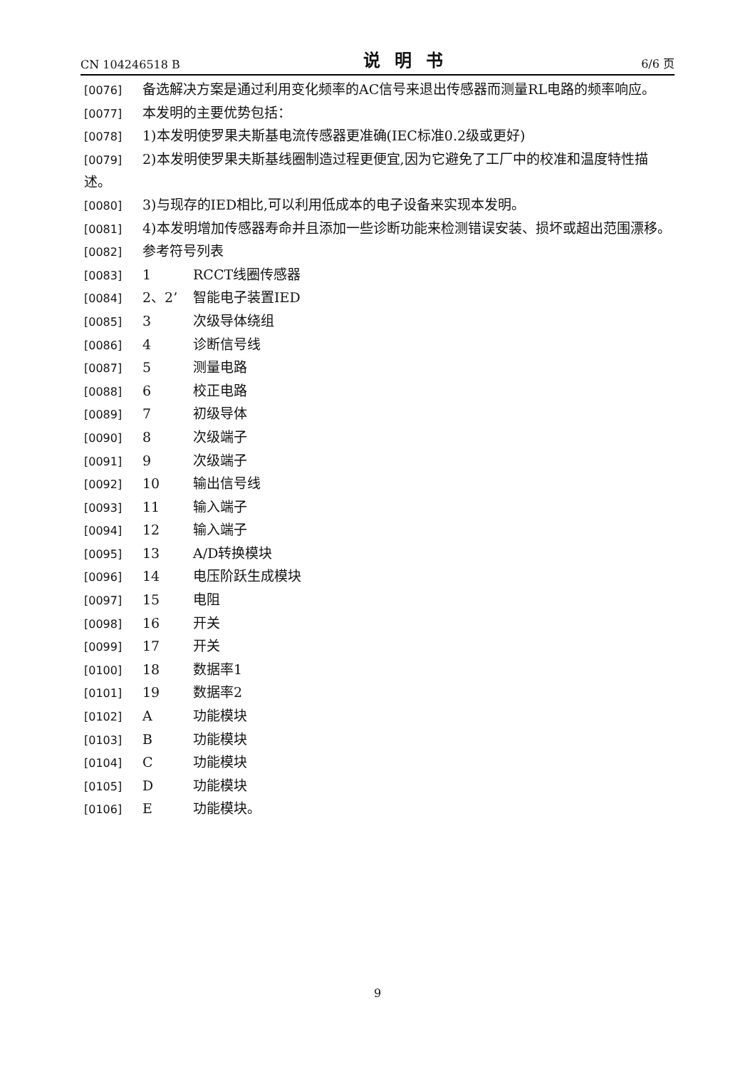CN 104246518 B 说明书 6/6 页
[0076] 备选解决方案是通过利用变化频率的AC信号来退出传感器而测量RL电路的频率响应。
[0077] 本发明的主要优势包括：
[0078] 1)本发明使罗果夫斯基电流传感器更准确(IEC标准0.2级或更好)
[0079] 2)本发明使罗果夫斯基线圈制造过程更便宜,因为它避免了工厂中的校准和温度特性描述。
[0080] 3)与现存的IED相比,可以利用低成本的电子设备来实现本发明。
[0081] 4)本发明增加传感器寿命并且添加一些诊断功能来检测错误安装、损坏或超出范围漂移。
[0082] 参考符号列表
[0083] 1 RCCT线圈传感器
[0084] 2、2’ 智能电子装置IED
[0085] 3 次级导体绕组
[0086] 4 诊断信号线
[0087] 5 测量电路
[0088] 6 校正电路
[0089] 7 初级导体
[0090] 8 次级端子
[0091] 9 次级端子
[0092] 10 输出信号线
[0093] 11 输入端子
[0094] 12 输入端子
[0095] 13 A/D转换模块
[0096] 14 电压阶跃生成模块
[0097] 15 电阻
[0098] 16 开关
[0099] 17 开关
[0100] 18 数据率1
[0101] 19 数据率2
[0102] A 功能模块
[0103] B 功能模块
[0104] C 功能模块
[0105] D 功能模块
[0106] E 功能模块。
9